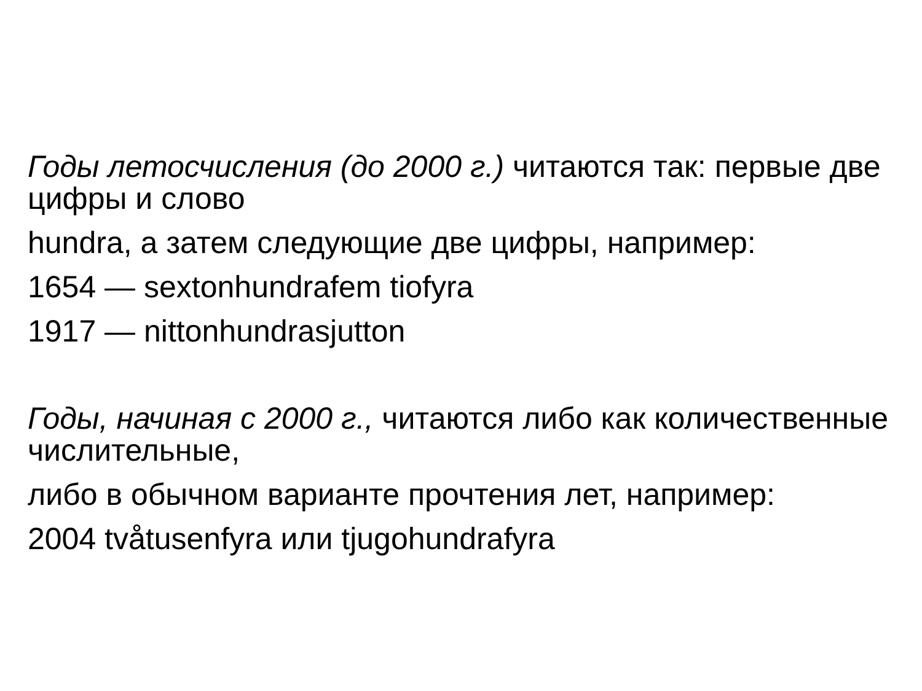Годы летосчисления (до 2000 г.) читаются так: первые две цифры и слово
hundra, а затем следующие две цифры, например:
1654 — sextonhundrafem tiofyra
1917 — nittonhundrasjutton
Годы, начиная с 2000 г., читаются либо как количественные числительные,
либо в обычном варианте прочтения лет, например:
2004 tvåtusenfyra или tjugohundrafyra